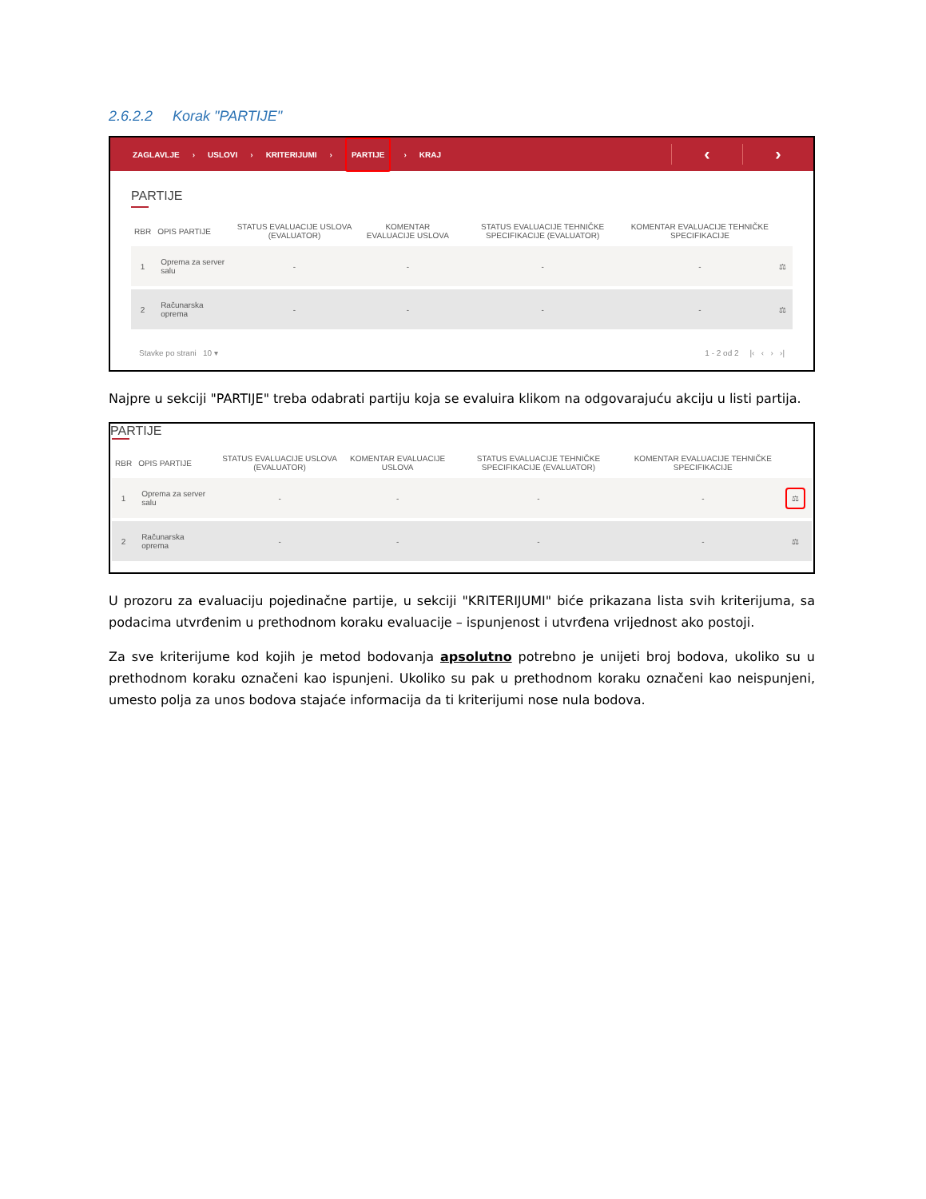2.6.2.2 Korak "PARTIJE"
ZAGLAVLJE › USLOVI › KRITERIJUMI › PARTIJE › KRAJ
‹ ›
PARTIJE
| RBR | OPIS PARTIJE | STATUS EVALUACIJE USLOVA (EVALUATOR) | KOMENTAR EVALUACIJE USLOVA | STATUS EVALUACIJE TEHNIČKE SPECIFIKACIJE (EVALUATOR) | KOMENTAR EVALUACIJE TEHNIČKE SPECIFIKACIJE | |
| --- | --- | --- | --- | --- | --- | --- |
| 1 | Oprema za server salu | - | - | - | - | ⚖ |
| 2 | Računarska oprema | - | - | - | - | ⚖ |
Stavke po strani 10 ▾ 1 - 2 od 2 |‹ ‹ › ›|
Najpre u sekciji "PARTIJE" treba odabrati partiju koja se evaluira klikom na odgovarajuću akciju u listi partija.
PARTIJE
| RBR | OPIS PARTIJE | STATUS EVALUACIJE USLOVA (EVALUATOR) | KOMENTAR EVALUACIJE USLOVA | STATUS EVALUACIJE TEHNIČKE SPECIFIKACIJE (EVALUATOR) | KOMENTAR EVALUACIJE TEHNIČKE SPECIFIKACIJE | |
| --- | --- | --- | --- | --- | --- | --- |
| 1 | Oprema za server salu | - | - | - | - | ⚖ |
| 2 | Računarska oprema | - | - | - | - | ⚖ |
U prozoru za evaluaciju pojedinačne partije, u sekciji "KRITERIJUMI" biće prikazana lista svih kriterijuma, sa podacima utvrđenim u prethodnom koraku evaluacije – ispunjenost i utvrđena vrijednost ako postoji.
Za sve kriterijume kod kojih je metod bodovanja apsolutno potrebno je unijeti broj bodova, ukoliko su u prethodnom koraku označeni kao ispunjeni. Ukoliko su pak u prethodnom koraku označeni kao neispunjeni, umesto polja za unos bodova stajaće informacija da ti kriterijumi nose nula bodova.